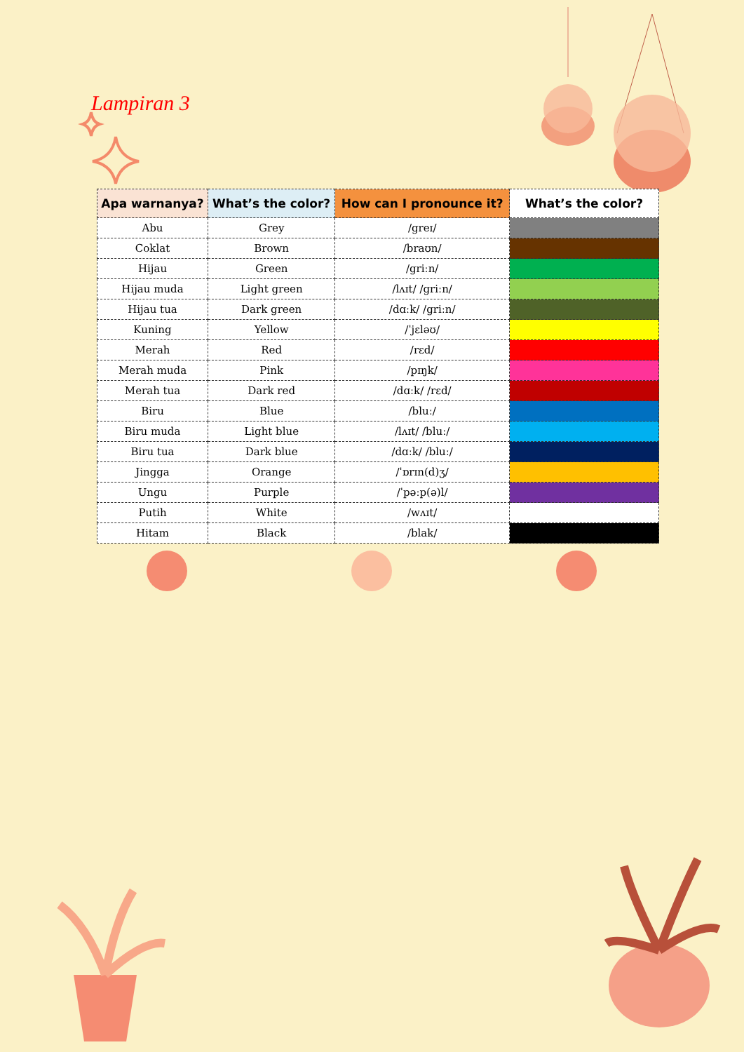Lampiran 3
| Apa warnanya? | What’s the color? | How can I pronounce it? | What’s the color? |
| --- | --- | --- | --- |
| Abu | Grey | /greɪ/ | |
| Coklat | Brown | /braʊn/ | |
| Hijau | Green | /griːn/ | |
| Hijau muda | Light green | /lʌɪt/ /griːn/ | |
| Hijau tua | Dark green | /dɑːk/ /griːn/ | |
| Kuning | Yellow | /ˈjɛləʊ/ | |
| Merah | Red | /rɛd/ | |
| Merah muda | Pink | /pɪŋk/ | |
| Merah tua | Dark red | /dɑːk/ /rɛd/ | |
| Biru | Blue | /bluː/ | |
| Biru muda | Light blue | /lʌɪt/ /bluː/ | |
| Biru tua | Dark blue | /dɑːk/ /bluː/ | |
| Jingga | Orange | /ˈɒrɪn(d)ʒ/ | |
| Ungu | Purple | /ˈpəːp(ə)l/ | |
| Putih | White | /wʌɪt/ | |
| Hitam | Black | /blak/ | |